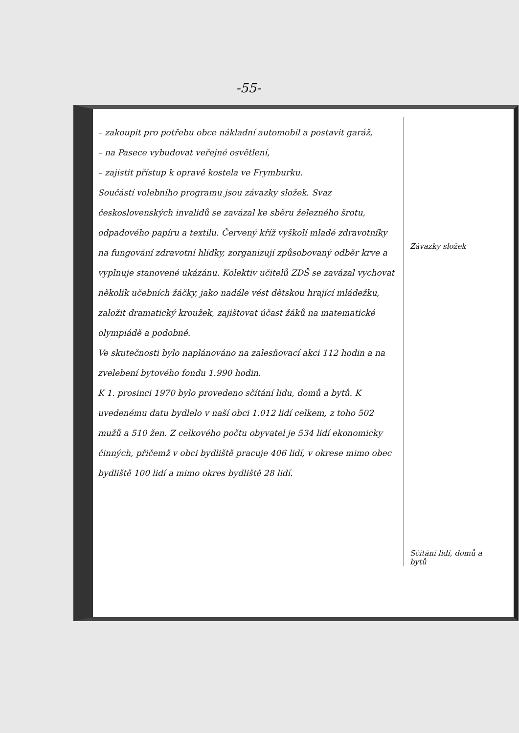-55-
– zakoupit pro potřebu obce nákladní automobil a postavit garáž,
– na Pasece vybudovat veřejné osvětlení,
– zajistit přístup k opravě kostela ve Frymburku.
Součástí volebního programu jsou závazky složek. Svaz československých invalidů se zavázal ke sběru železného šrotu, odpadového papíru a textilu. Červený kříž vyškolí mladé zdravotníky na fungování zdravotní hlídky, zorganizují způsobovaný odběr krve a vyplnuje stanovené ukázánu. Kolektiv učitelů ZDŠ se zavázal vychovat několik učebních žáčky, jako nadále vést dětskou hrající mládežku, založit dramatický kroužek, zajištovat účast žáků na matematické olympiádě a podobně.
Ve skutečnosti bylo naplánováno na zalesňovací akci 112 hodin a na zvelebení bytového fondu 1.990 hodin.
K 1. prosinci 1970 bylo provedeno sčítání lidu, domů a bytů. K uvedenému datu bydlelo v naší obci 1.012 lidí celkem, z toho 502 mužů a 510 žen. Z celkového počtu obyvatel je 534 lidí ekonomicky činných, přičemž v obci bydliště pracuje 406 lidí, v okrese mimo obec bydliště 100 lidí a mimo okres bydliště 28 lidí.
Závazky složek
Sčítání lidí, domů a bytů